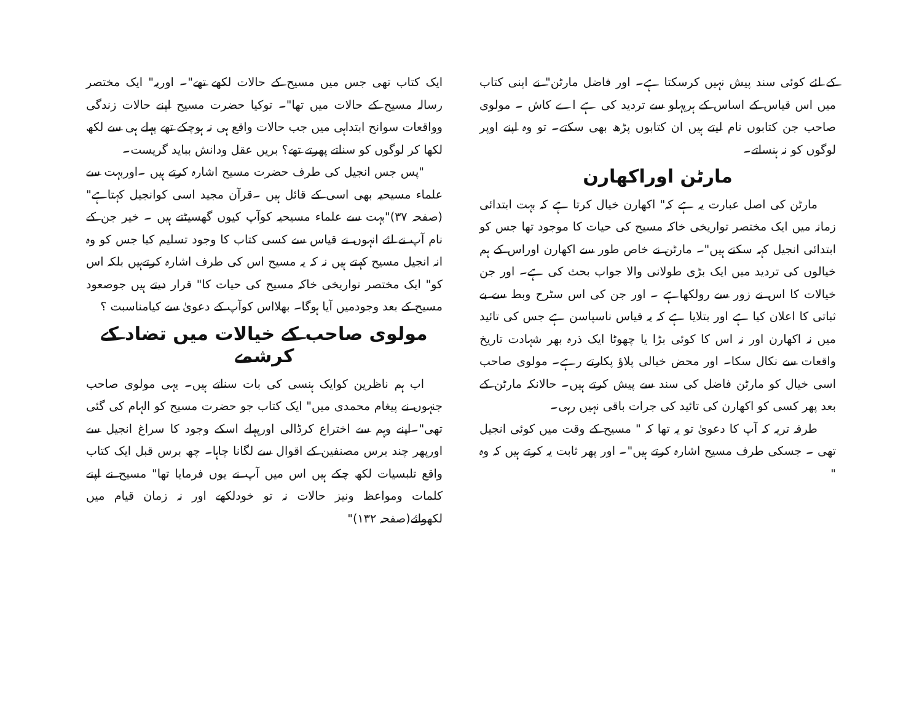کے لئے کوئی سند پیش نہیں کرسکتا ہے۔ اور فاضل مارٹن" نے اپنی کتاب میں اس قیاس کے اساس کے ہرپہلو سے تردید کی ہے اے کاش ۔ مولوی صاحب جن کتابوں نام لیتے ہیں ان کتابوں پڑھ بھی سکتے۔ تو وہ اپنے اوپر لوگوں کو نہ ہنساتے۔
مارٹن اوراکھارن
مارٹن کی اصل عبارت یہ ہے کہ" اکھارن خیال کرتا ہے کہ بہت ابتدائی زمانہ میں ایک مختصر تواریخی خاکہ مسیح کی حیات کا موجود تھا جس کو ابتدائی انجیل کہہ سکتے ہیں"۔ مارٹن نے خاص طور سے اکھارن اوراس کے ہم خیالوں کی تردید میں ایک بڑی طولانی والا جواب بحث کی ہے۔ اور جن خیالات کا اس نے زور سے رولکھاہے ۔ اور جن کی اس سٹرح وبط سے بے ثباتی کا اعلان کیا ہے اور بتلایا ہے کہ یہ قیاس ناسپاسن ہے جس کی تائید میں نہ اکھارن اور نہ اس کا کوئی بڑا یا چھوٹا ایک ذرہ بھر شہادت تاریخ واقعات سے نکال سکا۔ اور محض خیالی پلاؤ پکارتے رہے۔ مولوی صاحب اسی خیال کو مارٹن فاضل کی سند سے پیش کرتے ہیں۔ حالانکہ مارٹن کے بعد پھر کسی کو اکھارن کی تائید کی جرات باقی نہیں رہی۔
طرفہ تریہ کہ آپ کا دعویٰ تو یہ تھا کہ " مسیح کے وقت میں کوئی انجیل تھی ۔ جسکی طرف مسیح اشارہ کرتے ہیں"۔ اور پھر ثابت یہ کرتے ہیں کہ وہ "
ایک کتاب تھی جس میں مسیح کے حالات لکھے تھے"۔ اوریہ" ایک مختصر رسالہ مسیح کے حالات میں تھا"۔ توکیا حضرت مسیح اپنے حالات زندگی وواقعات سوانح ابتداہی میں جب حالات واقع ہی نہ ہوچکے تھے پہلے ہی سے لکھ لکھا کر لوگوں کو سناتے پھرتے تھے؟ بریں عقل ودانش بباید گریست۔
"پس جس انجیل کی طرف حضرت مسیح اشارہ کرتے ہیں ۔اوربہت سے علماء مسیحیہ بھی اسی کے قائل ہیں ۔قرآن مجید اسی کوانجیل کہتاہے" (صفحہ ۳۷)"بہت سے علماء مسیحیہ کوآپ کیوں گھسیٹتے ہیں ۔ خیر جن کے نام آپ نے لئے انہوں نے قیاس سے کسی کتاب کا وجود تسلیم کیا جس کو وہ انہ انجیل مسیح کہتے ہیں نہ کہ یہ مسیح اس کی طرف اشارہ کرتےہیں بلکہ اس کو" ایک مختصر تواریخی خاکہ مسیح کی حیات کا" قرار دیتے ہیں جوصعود مسیح کے بعد وجودمیں آیا ہوگا۔ بھلااس کوآپ کے دعویٰ سے کیامناسبت ؟
مولوی صاحب کے خیالات میں تضاد کے کرشمے
اب ہم ناظرین کوایک ہنسی کی بات سناتے ہیں۔ یہی مولوی صاحب جنہوں نے پیغام محمدی میں" ایک کتاب جو حضرت مسیح کو الہام کی گئی تھی"۔اپنے وہم سے اختراع کرڈالی اورپہلے اسکے وجود کا سراغ انجیل سے اورپھر چند برس مصنفین کے اقوال سے لگانا چاہا۔ چھ برس قبل ایک کتاب واقع تلبسیات لکھ چکے ہیں اس میں آپ نے یوں فرمایا تھا" مسیح نے اپنے کلمات ومواعظ ونیز حالات نہ تو خودلکھے اور نہ زمان قیام میں لکھوائے(صفحہ ۱۳۲)"